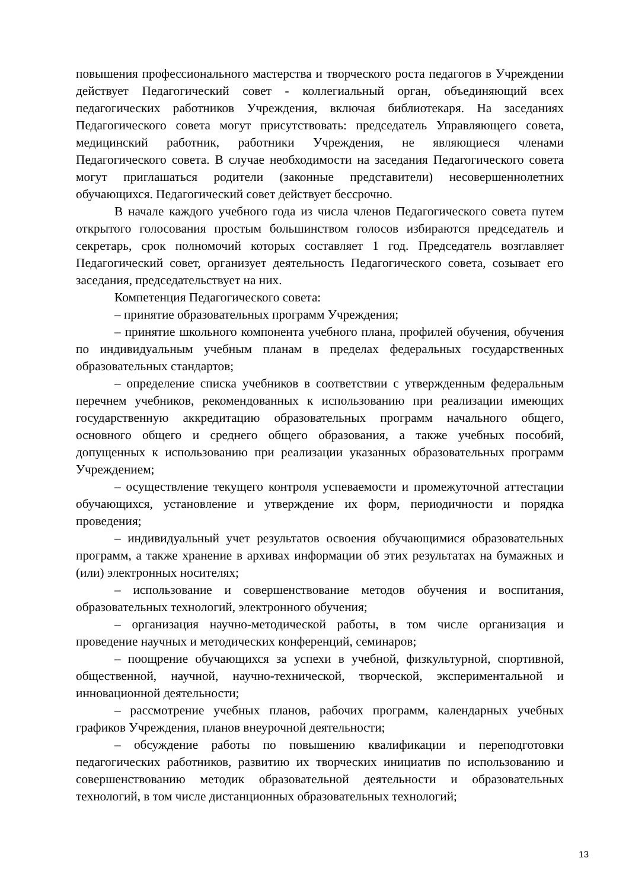повышения профессионального мастерства и творческого роста педагогов в Учреждении действует Педагогический совет - коллегиальный орган, объединяющий всех педагогических работников Учреждения, включая библиотекаря. На заседаниях Педагогического совета могут присутствовать: председатель Управляющего совета, медицинский работник, работники Учреждения, не являющиеся членами Педагогического совета. В случае необходимости на заседания Педагогического совета могут приглашаться родители (законные представители) несовершеннолетних обучающихся. Педагогический совет действует бессрочно.
В начале каждого учебного года из числа членов Педагогического совета путем открытого голосования простым большинством голосов избираются председатель и секретарь, срок полномочий которых составляет 1 год. Председатель возглавляет Педагогический совет, организует деятельность Педагогического совета, созывает его заседания, председательствует на них.
Компетенция Педагогического совета:
– принятие образовательных программ Учреждения;
– принятие школьного компонента учебного плана, профилей обучения, обучения по индивидуальным учебным планам в пределах федеральных государственных образовательных стандартов;
– определение списка учебников в соответствии с утвержденным федеральным перечнем учебников, рекомендованных к использованию при реализации имеющих государственную аккредитацию образовательных программ начального общего, основного общего и среднего общего образования, а также учебных пособий, допущенных к использованию при реализации указанных образовательных программ Учреждением;
– осуществление текущего контроля успеваемости и промежуточной аттестации обучающихся, установление и утверждение их форм, периодичности и порядка проведения;
– индивидуальный учет результатов освоения обучающимися образовательных программ, а также хранение в архивах информации об этих результатах на бумажных и (или) электронных носителях;
– использование и совершенствование методов обучения и воспитания, образовательных технологий, электронного обучения;
– организация научно-методической работы, в том числе организация и проведение научных и методических конференций, семинаров;
– поощрение обучающихся за успехи в учебной, физкультурной, спортивной, общественной, научной, научно-технической, творческой, экспериментальной и инновационной деятельности;
– рассмотрение учебных планов, рабочих программ, календарных учебных графиков Учреждения, планов внеурочной деятельности;
– обсуждение работы по повышению квалификации и переподготовки педагогических работников, развитию их творческих инициатив по использованию и совершенствованию методик образовательной деятельности и образовательных технологий, в том числе дистанционных образовательных технологий;
13